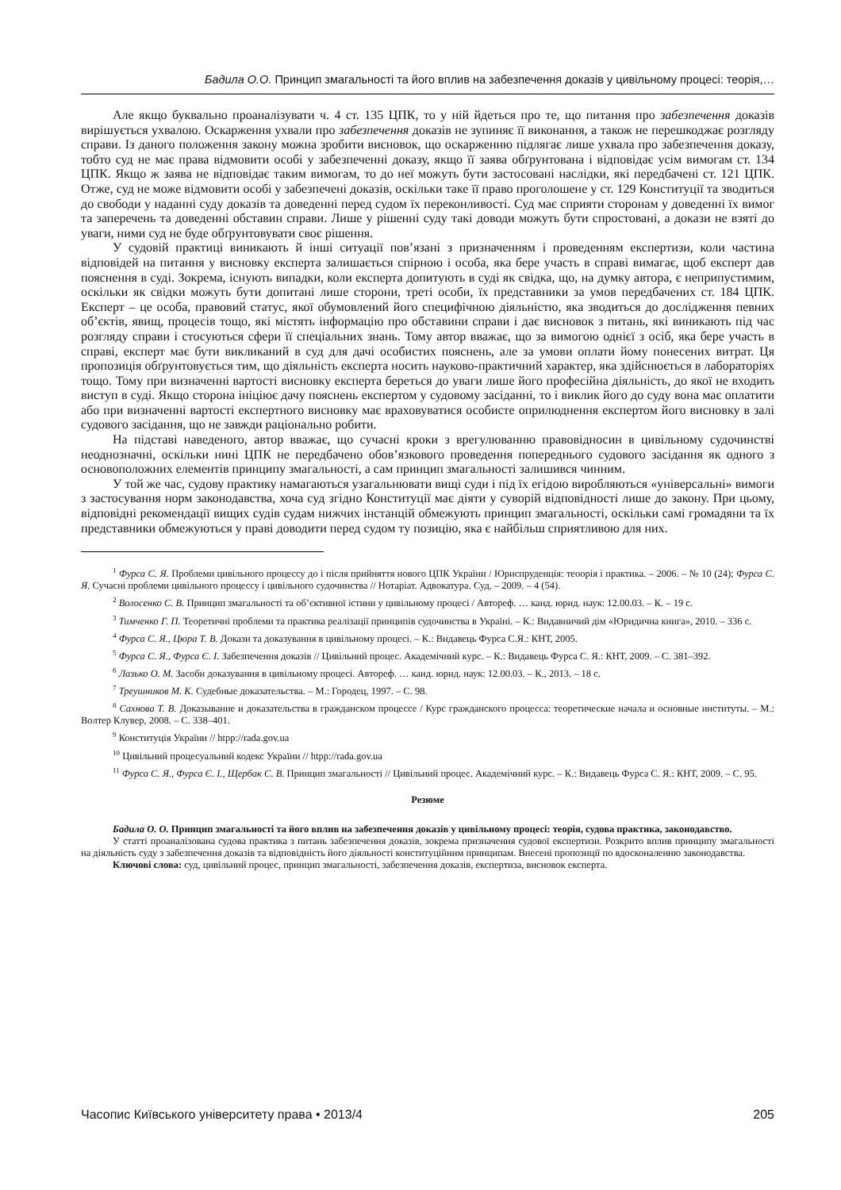Бадила О.О. Принцип змагальності та його вплив на забезпечення доказів у цивільному процесі: теорія,…
Але якщо буквально проаналізувати ч. 4 ст. 135 ЦПК, то у ній йдеться про те, що питання про забезпечення доказів вирішується ухвалою. Оскарження ухвали про забезпечення доказів не зупиняє її виконання, а також не перешкоджає розгляду справи. Із даного положення закону можна зробити висновок, що оскарженню підлягає лише ухвала про забезпечення доказу, тобто суд не має права відмовити особі у забезпеченні доказу, якщо її заява обґрунтована і відповідає усім вимогам ст. 134 ЦПК. Якщо ж заява не відповідає таким вимогам, то до неї можуть бути застосовані наслідки, які передбачені ст. 121 ЦПК. Отже, суд не може відмовити особі у забезпечені доказів, оскільки таке її право проголошене у ст. 129 Конституції та зводиться до свободи у наданні суду доказів та доведенні перед судом їх переконливості. Суд має сприяти сторонам у доведенні їх вимог та заперечень та доведенні обставин справи. Лише у рішенні суду такі доводи можуть бути спростовані, а докази не взяті до уваги, ними суд не буде обґрунтовувати своє рішення.
У судовій практиці виникають й інші ситуації пов’язані з призначенням і проведенням експертизи, коли частина відповідей на питання у висновку експерта залишається спірною і особа, яка бере участь в справі вимагає, щоб експерт дав пояснення в суді. Зокрема, існують випадки, коли експерта допитують в суді як свідка, що, на думку автора, є неприпустимим, оскільки як свідки можуть бути допитані лише сторони, треті особи, їх представники за умов передбачених ст. 184 ЦПК. Експерт – це особа, правовий статус, якої обумовлений його специфічною діяльністю, яка зводиться до дослідження певних об’єктів, явищ, процесів тощо, які містять інформацію про обставини справи і дає висновок з питань, які виникають під час розгляду справи і стосуються сфери її спеціальних знань. Тому автор вважає, що за вимогою однієї з осіб, яка бере участь в справі, експерт має бути викликаний в суд для дачі особистих пояснень, але за умови оплати йому понесених витрат. Ця пропозиція обґрунтовується тим, що діяльність експерта носить науково-практичний характер, яка здійснюється в лабораторіях тощо. Тому при визначенні вартості висновку експерта береться до уваги лише його професійна діяльність, до якої не входить виступ в суді. Якщо сторона ініціює дачу пояснень експертом у судовому засіданні, то і виклик його до суду вона має оплатити або при визначенні вартості експертного висновку має враховуватися особисте оприлюднення експертом його висновку в залі судового засідання, що не завжди раціонально робити.
На підставі наведеного, автор вважає, що сучасні кроки з врегулюванню правовідносин в цивільному судочинстві неоднозначні, оскільки нині ЦПК не передбачено обов’язкового проведення попереднього судового засідання як одного з основоположних елементів принципу змагальності, а сам принцип змагальності залишився чинним.
У той же час, судову практику намагаються узагальнювати вищі суди і під їх егідою виробляються «універсальні» вимоги з застосування норм законодавства, хоча суд згідно Конституції має діяти у суворій відповідності лише до закону. При цьому, відповідні рекомендації вищих судів судам нижчих інстанцій обмежують принцип змагальності, оскільки самі громадяни та їх представники обмежуються у праві доводити перед судом ту позицію, яка є найбільш сприятливою для них.
<sup>1</sup> Фурса С. Я. Проблеми цивільного процессу до і після прийняття нового ЦПК України / Юриспруденція: теоорія і практика. – 2006. – № 10 (24); Фурса С. Я. Сучасні проблеми цивільного процессу і цивільного судочинства // Нотаріат. Адвокатура. Суд. – 2009. – 4 (54).
<sup>2</sup> Волосенко С. В. Принцип змагальності та об’єктивної істини у цивільному процесі / Автореф. … канд. юрид. наук: 12.00.03. – К. – 19 с.
<sup>3</sup> Тимченко Г. П. Теоретичні проблеми та практика реалізації принципів судочинства в Україні. – К.: Видавничий дім «Юридична книга», 2010. – 336 с.
<sup>4</sup> Фурса С. Я., Цюра Т. В. Докази та доказування в цивільному процесі. – К.: Видавець Фурса С.Я.: КНТ, 2005.
<sup>5</sup> Фурса С. Я., Фурса Є. І. Забезпечення доказів // Цивільний процес. Академічний курс. – К.: Видавець Фурса С. Я.: КНТ, 2009. – С. 381–392.
<sup>6</sup> Лазько О. М. Засоби доказування в цивільному процесі. Автореф. … канд. юрид. наук: 12.00.03. – К., 2013. – 18 с.
<sup>7</sup> Треушников М. К. Судебные доказательства. – М.: Городец, 1997. – С. 98.
<sup>8</sup> Сахнова Т. В. Доказывание и доказательства в гражданском процессе / Курс гражданского процесса: теоретические начала и основные институты. – М.: Волтер Клувер, 2008. – С. 338–401.
<sup>9</sup> Конституція України // htpp://rada.gov.ua
<sup>10</sup> Цивільний процесуальний кодекс України // htpp://rada.gov.ua
<sup>11</sup> Фурса С. Я., Фурса Є. І., Щербак С. В. Принцип змагальності // Цивільний процес. Академічний курс. – К.: Видавець Фурса С. Я.: КНТ, 2009. – С. 95.
Резюме
Бадила О. О. Принцип змагальності та його вплив на забезпечення доказів у цивільному процесі: теорія, судова практика, законодавство.
У статті проаналізована судова практика з питань забезпечення доказів, зокрема призначення судової експертизи. Розкрито вплив принципу змагальності на діяльність суду з забезпечення доказів та відповідність його діяльності конституційним принципам. Внесені пропозиції по вдосконаленню законодавства.
Ключові слова: суд, цивільний процес, принцип змагальності, забезпечення доказів, експертиза, висновок експерта.
Часопис Київського університету права • 2013/4 205